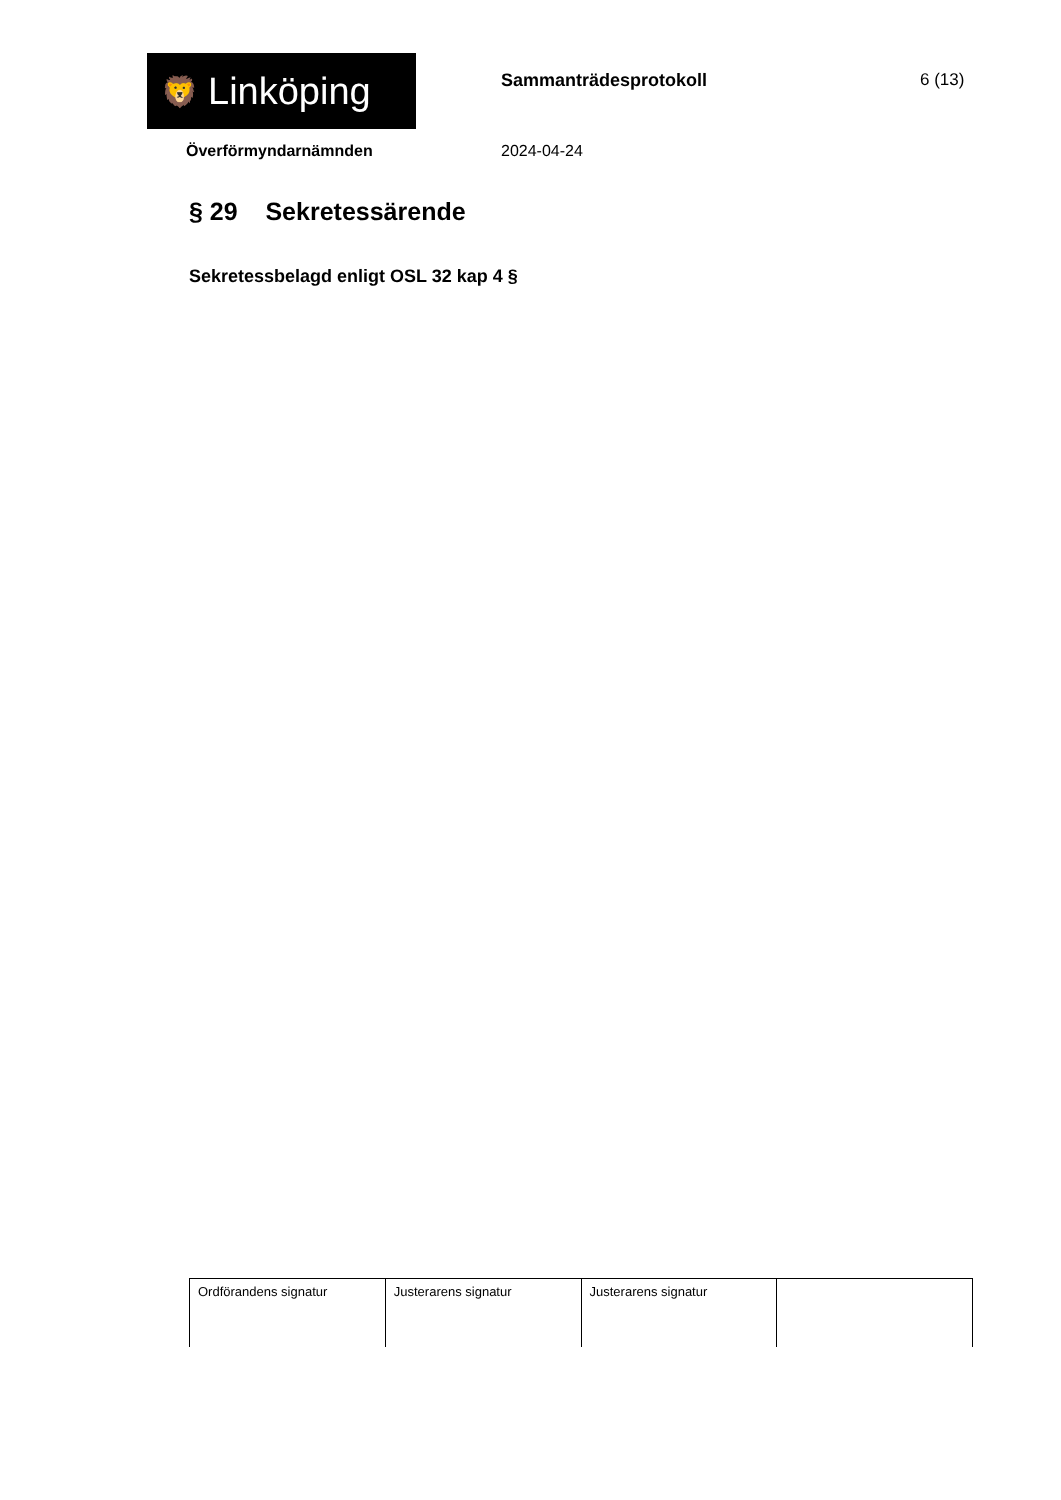🦁 Linköping Sammanträdesprotokoll 6 (13)
Överförmyndarnämnden 2024-04-24
§ 29 Sekretessärende
Sekretessbelagd enligt OSL 32 kap 4 §
| Ordförandens signatur | Justerarens signatur | Justerarens signatur | |